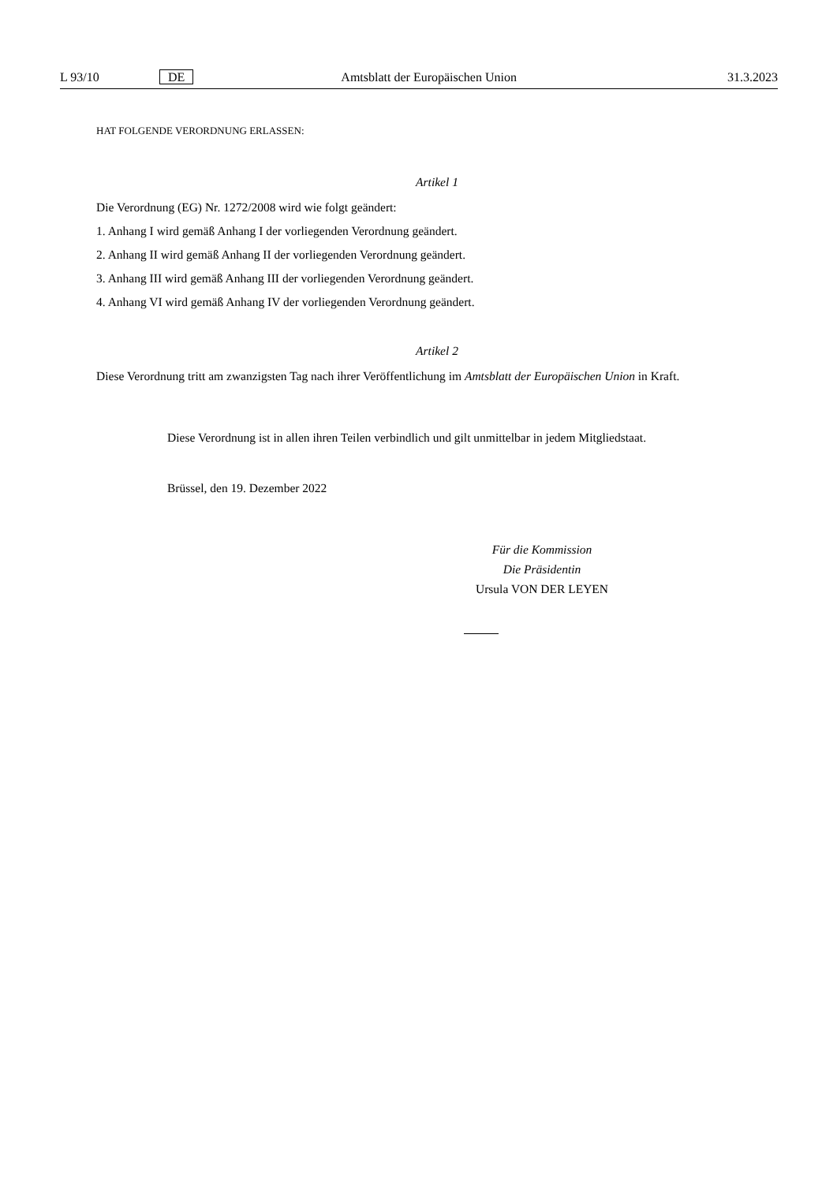L 93/10 DE Amtsblatt der Europäischen Union 31.3.2023
HAT FOLGENDE VERORDNUNG ERLASSEN:
Artikel 1
Die Verordnung (EG) Nr. 1272/2008 wird wie folgt geändert:
1. Anhang I wird gemäß Anhang I der vorliegenden Verordnung geändert.
2. Anhang II wird gemäß Anhang II der vorliegenden Verordnung geändert.
3. Anhang III wird gemäß Anhang III der vorliegenden Verordnung geändert.
4. Anhang VI wird gemäß Anhang IV der vorliegenden Verordnung geändert.
Artikel 2
Diese Verordnung tritt am zwanzigsten Tag nach ihrer Veröffentlichung im Amtsblatt der Europäischen Union in Kraft.
Diese Verordnung ist in allen ihren Teilen verbindlich und gilt unmittelbar in jedem Mitgliedstaat.
Brüssel, den 19. Dezember 2022
Für die Kommission
Die Präsidentin
Ursula VON DER LEYEN